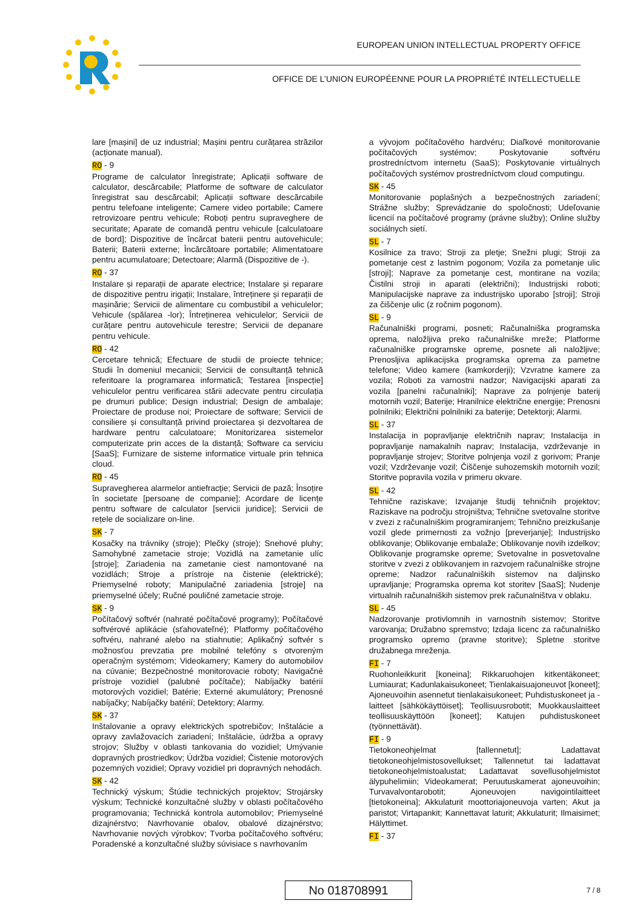EUROPEAN UNION INTELLECTUAL PROPERTY OFFICE
OFFICE DE L’UNION EUROPÉENNE POUR LA PROPRIÉTÉ INTELLECTUELLE
lare [mașini] de uz industrial; Mașini pentru curățarea străzilor (acționate manual).
RO - 9
Programe de calculator înregistrate; Aplicații software de calculator, descărcabile; Platforme de software de calculator înregistrat sau descărcabil; Aplicații software descărcabile pentru telefoane inteligente; Camere video portabile; Camere retrovizoare pentru vehicule; Roboți pentru supraveghere de securitate; Aparate de comandă pentru vehicule [calculatoare de bord]; Dispozitive de încărcat baterii pentru autovehicule; Baterii; Baterii externe; Încărcătoare portabile; Alimentatoare pentru acumulatoare; Detectoare; Alarmă (Dispozitive de -).
RO - 37
Instalare și reparații de aparate electrice; Instalare și reparare de dispozitive pentru irigații; Instalare, întreținere și reparații de mașinărie; Servicii de alimentare cu combustibil a vehiculelor; Vehicule (spălarea -lor); Întreținerea vehiculelor; Servicii de curățare pentru autovehicule terestre; Servicii de depanare pentru vehicule.
RO - 42
Cercetare tehnică; Efectuare de studii de proiecte tehnice; Studii în domeniul mecanicii; Servicii de consultanță tehnică referitoare la programarea informatică; Testarea [inspecție] vehiculelor pentru verificarea stării adecvate pentru circulația pe drumuri publice; Design industrial; Design de ambalaje; Proiectare de produse noi; Proiectare de software; Servicii de consiliere și consultanță privind proiectarea și dezvoltarea de hardware pentru calculatoare; Monitorizarea sistemelor computerizate prin acces de la distanță; Software ca serviciu [SaaS]; Furnizare de sisteme informatice virtuale prin tehnica cloud.
RO - 45
Supravegherea alarmelor antiefracție; Servicii de pază; Însoțire în societate [persoane de companie]; Acordare de licențe pentru software de calculator [servicii juridice]; Servicii de rețele de socializare on-line.
SK - 7
Kosačky na trávniky (stroje); Plečky (stroje); Snehové pluhy; Samohybné zametacie stroje; Vozidlá na zametanie ulíc [stroje]; Zariadenia na zametanie ciest namontované na vozidlách; Stroje a prístroje na čistenie (elektrické); Priemyselné roboty; Manipulačné zariadenia [stroje] na priemyselné účely; Ručné pouličné zametacie stroje.
SK - 9
Počítačový softvér (nahraté počítačové programy); Počítačové softvérové aplikácie (sťahovateľné); Platformy počítačového softvéru, nahrané alebo na stiahnutie; Aplikačný softvér s možnosťou prevzatia pre mobilné telefóny s otvoreným operačným systémom; Videokamery; Kamery do automobilov na cúvanie; Bezpečnostné monitorovacie roboty; Navigačné prístroje vozidiel (palubné počítače); Nabíjačky batérií motorových vozidiel; Batérie; Externé akumulátory; Prenosné nabíjačky; Nabíjačky batérií; Detektory; Alarmy.
SK - 37
Inštalovanie a opravy elektrických spotrebičov; Inštalácie a opravy zavlažovacích zariadení; Inštalácie, údržba a opravy strojov; Služby v oblasti tankovania do vozidiel; Umývanie dopravných prostriedkov; Údržba vozidiel; Čistenie motorových pozemných vozidiel; Opravy vozidiel pri dopravných nehodách.
SK - 42
Technický výskum; Štúdie technických projektov; Strojársky výskum; Technické konzultačné služby v oblasti počítačového programovania; Technická kontrola automobilov; Priemyselné dizajnérstvo; Navrhovanie obalov, obalové dizajnérstvo; Navrhovanie nových výrobkov; Tvorba počítačového softvéru; Poradenské a konzultačné služby súvisiace s navrhovaním
a vývojom počítačového hardvéru; Diaľkové monitorovanie počítačových systémov; Poskytovanie softvéru prostredníctvom internetu (SaaS); Poskytovanie virtuálnych počítačových systémov prostredníctvom cloud computingu.
SK - 45
Monitorovanie poplašných a bezpečnostných zariadení; Strážne služby; Sprevádzanie do spoločnosti; Udeľovanie licencií na počítačové programy (právne služby); Online služby sociálnych sietí.
SL - 7
Kosilnice za travo; Stroji za pletje; Snežni plugi; Stroji za pometanje cest z lastnim pogonom; Vozila za pometanje ulic [stroji]; Naprave za pometanje cest, montirane na vozila; Čistilni stroji in aparati (električni); Industrijski roboti; Manipulacijske naprave za industrijsko uporabo [stroji]; Stroji za čiščenje ulic (z ročnim pogonom).
SL - 9
Računalniški programi, posneti; Računalniška programska oprema, naložljiva preko računalniške mreže; Platforme računalniške programske opreme, posnete ali naložljive; Prenosljiva aplikacijska programska oprema za pametne telefone; Video kamere (kamkorderji); Vzvratne kamere za vozila; Roboti za varnostni nadzor; Navigacijski aparati za vozila [panelni računalniki]; Naprave za polnjenje baterij motornih vozil; Baterije; Hranilnice električne energije; Prenosni polnilniki; Električni polnilniki za baterije; Detektorji; Alarmi.
SL - 37
Instalacija in popravljanje električnih naprav; Instalacija in popravljanje namakalnih naprav; Instalacija, vzdrževanje in popravljanje strojev; Storitve polnjenja vozil z gorivom; Pranje vozil; Vzdrževanje vozil; Čiščenje suhozemskih motornih vozil; Storitve popravila vozila v primeru okvare.
SL - 42
Tehnične raziskave; Izvajanje študij tehničnih projektov; Raziskave na področju strojništva; Tehnične svetovalne storitve v zvezi z računalniškim programiranjem; Tehnično preizkušanje vozil glede primernosti za vožnjo [preverjanje]; Industrijsko oblikovanje; Oblikovanje embalaže; Oblikovanje novih izdelkov; Oblikovanje programske opreme; Svetovalne in posvetovalne storitve v zvezi z oblikovanjem in razvojem računalniške strojne opreme; Nadzor računalniških sistemov na daljinsko upravljanje; Programska oprema kot storitev [SaaS]; Nudenje virtualnih računalniških sistemov prek računalništva v oblaku.
SL - 45
Nadzorovanje protivlomnih in varnostnih sistemov; Storitve varovanja; Družabno spremstvo; Izdaja licenc za računalniško programsko opremo (pravne storitve); Spletne storitve družabnega mreženja.
FI - 7
Ruohonleikkurit [koneina]; Rikkaruohojen kitkentäkoneet; Lumiaurat; Kadunlakaisukoneet; Tienlakaisuajoneuvot [koneet]; Ajoneuvoihin asennetut tienlakaisukoneet; Puhdistuskoneet ja -laitteet [sähkökäyttöiset]; Teollisuusrobotit; Muokkauslaitteet teollisuuskäyttöön [koneet]; Katujen puhdistuskoneet (työnnettävät).
FI - 9
Tietokoneohjelmat [tallennetut]; Ladattavat tietokoneohjelmistosovellukset; Tallennetut tai ladattavat tietokoneohjelmistoalustat; Ladattavat sovellusohjelmistot älypuhelimiin; Videokamerat; Peruutuskamerat ajoneuvoihin; Turvavalvontarobotit; Ajoneuvojen navigointilaitteet [tietokoneina]; Akkulaturit moottoriajoneuvoja varten; Akut ja paristot; Virtapankit; Kannettavat laturit; Akkulaturit; Ilmaisimet; Hälyttimet.
FI - 37
No 018708991 7 / 8